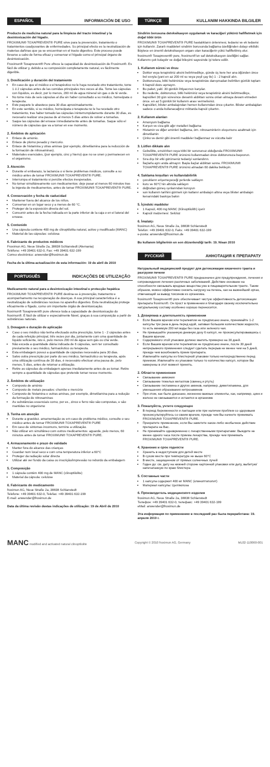ESPAÑOL INFORMACIÓN DE USO
Producto de medicina natural para la limpieza del tracto intestinal y la desintoxicación del hígado.
FROXIMUN® TOXAPREVENT® PURE sirve para la prevención, tratamiento o tratamientos coadyuvantes de enfermedades. Su principal efecto es la neutralización de materias dañinas que ya se encuentran en el tracto digestivo. Este proceso puede llevarse a cabo de forma eficaz y conservar el hígado como el principal órgano de desintoxicación.
Froximun® Toxaprevent® Pure ofrece la capacidad de desintoxicación de Froximun®. Es fácil de utilizar y, debido a su composición completamente natural, es fácilmente digerible.
1. Dosificación y duración del tratamiento
En caso de que el médico o el terapéutico no le haya recetado otro tratamiento, tome 1 ó 2 cápsulas antes de las comidas principales tres veces al día. Tome las cápsulas con líquidos, es decir, por lo menos, 200 ml de agua mineral sin gas o de té verde.
No tome más de seis cápsulas al día sin haber consultado a su médico, homeópata o terapeuta.
Este paquete le abastece para 30 días aproximadamente.
En este sentido, si su médico, homeópata o terapeuta no le ha recetado otro tratamiento, tras haber tomado las cápsulas ininterrumpidamente durante 30 días, es necesario realizar una pausa de al menos 5 días antes de volver a tomarlas.
Saque las cápsulas del envase inmediatamente antes de tomarlas. Saque sólo el número de cápsulas que va a tomar en ese momento.
2. Ámbitos de aplicación
Enlace de amonio.
Enlace de plomo pesado y mercurio.
Enlace de histamina y otras aminas (por ejemplo, dimetilamina para la reducción de la formación de nitrosaminas).
Materiales esenciales, (por ejemplo, cinc y hierro) que no se unen y permanecen en el organismo.
3. Atención
Durante el embarazo, la lactancia o si tiene problemas médicos, consulte a su médico antes de tomar FROXIMUN® TOXAPREVENT® PURE.
Interrumpa el tratamiento si percibe efectos inesperados.
No tomar simultáneamente con medicamentos: deje pasar al menos 60 minutos tras la ingesta de medicamentos, antes de tomar FROXIMUN® TOXAPREVENT® PURE.
4. Conservación y fecha de caducidad
Mantener fuera del alcance de los niños.
Conservar en un lugar seco y a menos de 60 °C.
Proteger de la exposición directa del sol.
Consumir antes de la fecha indicada en la parte inferior de la caja o en el lateral del envase.
5. Contenido
Una cápsula contiene 400 mg de clinoptilolita natural, activo y modificado (MANC)
Material de las cápsulas: celulosa
6. Fabricante de productos médicos
Froximun AG, Neue Straße 2a, 38838 Schlanstedt (Alemania)
Teléfono: +49 39401 632-0, Fax: +49 39401 632-199
Correo electrónico: anwender@froximun.de
Fecha de la última actualización de esta información: 19 de abril de 2010
PORTUGUÊS INDICAÇÕES DE UTILIZAÇÃO
Medicamento natural para a desintoxicação intestinal e protecção hepática
FROXIMUN® TOXAPREVENT® PURE destina-se à prevenção, tratamento e acompanhamento na recuperação de doenças. A sua principal característica é a neutralização de substâncias nocivas no aparelho digestivo. Esta neutralização protege eficazmente o fígado, como um importante órgão de desintoxicação.
froximun® Toxaprevent® pure oferece toda a capacidade de desintoxicação do froximun®. É fácil de utilizar e especialmente fiável, graças à sua composição a partir de substâncias naturais.
1. Dosagem e duração de aplicação
Caso o seu médico não tenha efectuado outra prescrição, tome 1 - 2 cápsulas antes de cada refeição principal, três vezes por dia, juntamente com uma quantidade de líquido suficiente, isto é, pelo menos 200 ml de água sem gás ou chá verde.
Não exceda a quantidade diária indicada de 6 cápsulas, sem ter consultado previamente o seu médico, farmacêutico ou terapeuta.
Esta embalagem possui a quantidade de cápsulas necessária para 30 dias.
Salvo outra prescrição por parte do seu médico, farmacêutico ou terapeuta, após uma utilização contínua de 30 dias, é necessário efectuar uma pausa de, pelo menos, 5 dias, antes de retomar a utilização.
Retire as cápsulas da embalagem apenas imediatamente antes de as tomar. Retire sempre a quantidade de cápsulas que pretende tomar nesse momento.
2. Âmbitos de utilização
Composto de amónio
Composto de metais pesados: chumbo e mercúrio
Composto de histamina e outras aminas, por exemplo, dimetilamina para a redução da formação de nitrosaminas
As substâncias essenciais como, por ex., zinco e ferro não são compostas, e são mantidas no organismo
3. Tenha em atenção
Durante a gravidez. amamentação ou em caso de problema médico, consulte o seu médico antes de tomar FROXIMUN® TOXAPREVENT® PURE
Em caso de sintomas incomuns, termine a utilização.
Não utilizar em simultâneo com outros medicamentos: aguarde, pelo menos, 60 minutos antes de tomar FROXIMUN® TOXAPREVENT® PURE.
4. Armazenamento e prazo de validade
Manter fora do alcance das crianças
Guardar num local seco e com uma temperatura inferior a 60°C
Proteger da radiação solar directa
Utilizar até ver fundo da caixa ou inscrição/impressão no rebordo da embalagem
5. Composição
1 cápsula contém 400 mg de MANC (clinoptilolite)
Material da cápsula: celulose
6. Fabricante do medicamento
froximun AG, Neue Straße 2a, 38838 Schlanstedt
Telefone: +49 39401 632-0, Telefax: +49 39401 632-199
E-mail: anwender@froximun.de
Data da última revisão destas indicações de utilização: 19 de Abril de 2010
TÜRKÇE KULLANIM HAKKINDA BILGILER
Sindirim borusuna detoksikasyon uygulamak ve karaciğeri yükünü hafifletmek için doğal tıbbi ürün
FROXIMUN® TOXAPREVENT® PURE hastalıkların önlenmesi, tedavisi ve ek tedavisi için kullanılır. Zararlı maddeleri sindirim borusunda bağlama özelliğinden dolayı etkilidir. Böylece en önemli detoksikasyon organı olan karaciğerin yükü hafifletilmiş olur.
froximun® Toxaprevent® pure, froximun®'un saf detoksikasyon özelliğini sağlar. Kullanımı çok kolaydır ve doğal bileşimi sayesinde iyi tolere edilir.
1. Kullanım süresi ve dozu
Doktor veya terapistiniz aksini belirtmedikçe, günde üç kere her ana öğünden önce bol sıvıyla (yani en az 200 ml su veya yeşil çay ile) 1 - 2 kapsül alın.
Doktorunuza, bitki hekiminize veya terapistinize danışmadan belirtilen günlük toplam 6 kapsül dozu aşmayın.
Bu paket, yakl. 30 günlük ihtiyacınızı karşılar.
Bu nedenle, doktorunuz, bitki hekiminiz veya terapistiniz aksini belirtmedikçe, kapsülleri 30 gün süresince devamlı aldıktan sonra onları almaya devam etmeden önce. en az 5 günlük bir kullanım arası vermelisiniz.
Kapsülleri, blister ambalajından hemen kullanımdan önce çıkartın. Blister ambalajdan sadece o anda kullanacağınız miktarda kapsül çıkartın.
2. Kullanım alanları
Amonyum bağlama
Kurşun ve civa gibi ağır metalleri bağlama
Histamin ve diğer aminleri bağlama, örn. nitrosaminlerin oluşumunu azaltmak için dimetilamin
Çinko ve demir gibi önemli maddeler bağlanmaz ve vücutta kalır
3. Lütfen dikkate alın
Gebelikte, emzirirken veya tıbbi bir sorununuz olduğunda FROXIMUN® TOXAPREVENT® PURE ürününü kullanmadan önce doktorunuza başvurun.
Sıra dışı bir etki görürseniz tedaviyi sonlandırın.
İlaçlarla aynı anda almayın: Başla ilaçlar aldıktan sonra. FROXIMUN® TOXAPREVENT® PURE ürününü almadan 60 dakika bekleyin.
4. Saklama koşulları ve kullanılabilirlik
çocukların erişemeyeceği yerlerde saklayın
kuru ve 60°C'nin altında saklayın
doğrudan güneş ışınlarından koruyun
son kullanım tarihini görmek için katlanır ambalajın altına veya blister ambalajın kenarındaki baskıya bakın
5. İçindeki maddeler
1 Kapsül, 400 mg MANC (Klinoptilolith) içerir
Kapsül malzemesi: Selüloz
6. İmalatçı
froximun AG, Neue Straße 2a, 38838 Schlanstedt
Telefon: +49 39401 632-0, Faks: +49 39401 632-199
e-posta: anwender@froximun.de
Bu kullanım bilgilerinin en son düzenlendiği tarih: 19. Nisan 2010
РУССКИЙ АННОТАЦИЯ К ПРЕПАРАТУ
Натуральный медицинский продукт для детоксикации кишечного тракта и разгрузки печени
FROXIMUN® TOXAPREVENT® PURE предназначен для предупреждения, лечения и сопровождения лечения различных заболеваний. Действие основано на способности связывать вредные вещества уже в пищеварительном тракте. Таким образом, можно эффективно снизить нагрузку на печень, как на важнейший орган, отвечающий за вывод токсинов из организма.
froximun® Toxaprevent® pure обеспечивает чистую эффективность детоксикации препарата froximun®. Он прост в применении и благодаря своему исключительно натуральному составу особенно хорошо переносится.
1. Дозировка и длительность применения
Если Вашим врачом или терапевтом не предписано иначе, принимайте 1-2 капсулы три раза в день перед едой, запивая большим количеством жидкости, то есть минимум 200 мл воды без газа или зеленого чая.
Не превышайте указанную дневную дозу 6 капсул, не проконсультировавшись с Вашим врачом.
Содержимого этой упаковки должно хватить примерно на 30 дней.
Если Вашим врачом или терапевтом не предписано иначе, после 30 дней непрерывного применения следует сделать перерыв не менее чем на 5 дней, прежде чем возобновить прием препарата.
Извлекайте капсулы из блистерной упаковки только непосредственно перед приемом. Извлекайте из упаковки только то количество капсул, которое Вы намерены в этот момент принять.
2. Области применения
Связывание аммония
Связывание тяжелых металлов (свинец и ртуть)
Связывание гистамина и других аминов, например, диметиламина, для уменьшения образования нитрозаминов
При этом, как было доказано, жизненно важные элементы, как, например, цинк и железо не связываются и остаются в организме
3. Пожалуйста, учтите следующее
В период беременности и лактации или при наличии проблем со здоровьем проконсультируйтесь со своим врачом, прежде чем Вы начнете принимать FROXIMUN® TOXAPREVENT® PURE.
Прекратите применение, если Вы заметите какое-либо необычное действие препарата на Вас.
Не принимайте одновременно с лекарственными препаратами: Выждите не менее одного часа после приема лекарства, прежде чем принимать FROXIMUN® TOXAPREVENT® PURE.
4. Хранение и срок годности
Хранить в недоступном для детей месте
В сухом месте при температуре не выше 60°C
В месте, защищенном от прямых солнечных лучей
Годен до: см. дату на нижней стороне картонной упаковки или дату, выбитую/напечатанную по краю блистера
5. Составные части
1 капсула содержит 400 мг MANC (клиноптилолит)
Материал капсулы: Целлюлоза
6. Производитель медицинского изделия
froximun AG, Neue Straße 2a, 38838 Schlanstedt
Телефон: +49 39401 632-0, телефакс: +49 39401 632-199
eMail: anwender@froximun.de
Эта информация по применению в последний раз была переработана: 19. апреля 2010 г.
MANC modified and activated natural clinoptilolite
Copyright © 2010 froximun AG, Germany
ML02-110060-001